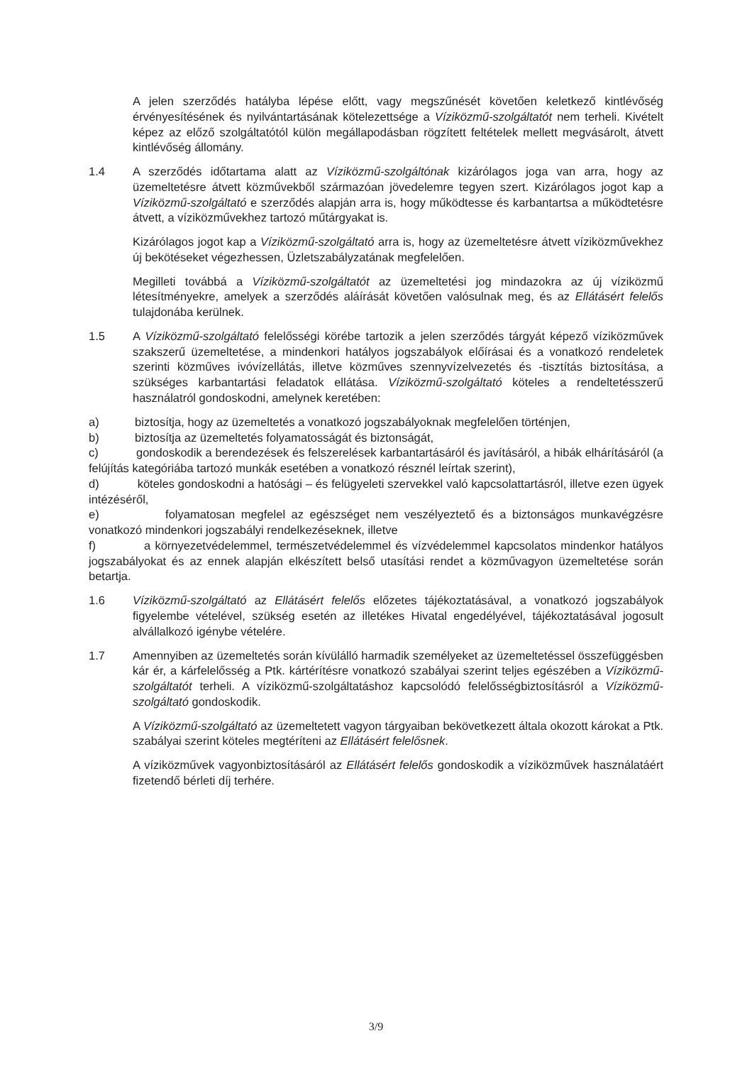A jelen szerződés hatályba lépése előtt, vagy megszűnését követően keletkező kintlévőség érvényesítésének és nyilvántartásának kötelezettsége a Víziközmű-szolgáltatót nem terheli. Kivételt képez az előző szolgáltatótól külön megállapodásban rögzített feltételek mellett megvásárolt, átvett kintlévőség állomány.
1.4 A szerződés időtartama alatt az Víziközmű-szolgáltónak kizárólagos joga van arra, hogy az üzemeltetésre átvett közművekből származóan jövedelemre tegyen szert. Kizárólagos jogot kap a Víziközmű-szolgáltató e szerződés alapján arra is, hogy működtesse és karbantartsa a működtetésre átvett, a víziközművekhez tartozó műtárgyakat is.
Kizárólagos jogot kap a Víziközmű-szolgáltató arra is, hogy az üzemeltetésre átvett víziközművekhez új bekötéseket végezhessen, Üzletszabályzatának megfelelően.
Megilleti továbbá a Víziközmű-szolgáltatót az üzemeltetési jog mindazokra az új víziközmű létesítményekre, amelyek a szerződés aláírását követően valósulnak meg, és az Ellátásért felelős tulajdonába kerülnek.
1.5 A Víziközmű-szolgáltató felelősségi körébe tartozik a jelen szerződés tárgyát képező víziközművek szakszerű üzemeltetése, a mindenkori hatályos jogszabályok előírásai és a vonatkozó rendeletek szerinti közműves ivóvízellátás, illetve közműves szennyvízelvezetés és -tisztítás biztosítása, a szükséges karbantartási feladatok ellátása. Víziközmű-szolgáltató köteles a rendeltetésszerű használatról gondoskodni, amelynek keretében:
a) biztosítja, hogy az üzemeltetés a vonatkozó jogszabályoknak megfelelően történjen,
b) biztosítja az üzemeltetés folyamatosságát és biztonságát,
c) gondoskodik a berendezések és felszerelések karbantartásáról és javításáról, a hibák elhárításáról (a felújítás kategóriába tartozó munkák esetében a vonatkozó résznél leírtak szerint),
d) köteles gondoskodni a hatósági – és felügyeleti szervekkel való kapcsolattartásról, illetve ezen ügyek intézéséről,
e) folyamatosan megfelel az egészséget nem veszélyeztető és a biztonságos munkavégzésre vonatkozó mindenkori jogszabályi rendelkezéseknek, illetve
f) a környezetvédelemmel, természetvédelemmel és vízvédelemmel kapcsolatos mindenkor hatályos jogszabályokat és az ennek alapján elkészített belső utasítási rendet a közművagyon üzemeltetése során betartja.
1.6 Víziközmű-szolgáltató az Ellátásért felelős előzetes tájékoztatásával, a vonatkozó jogszabályok figyelembe vételével, szükség esetén az illetékes Hivatal engedélyével, tájékoztatásával jogosult alvállalkozó igénybe vételére.
1.7 Amennyiben az üzemeltetés során kívülálló harmadik személyeket az üzemeltetéssel összefüggésben kár ér, a kárfelelősség a Ptk. kártérítésre vonatkozó szabályai szerint teljes egészében a Víziközmű-szolgáltatót terheli. A víziközmű-szolgáltatáshoz kapcsolódó felelősségbiztosításról a Víziközmű-szolgáltató gondoskodik.
A Víziközmű-szolgáltató az üzemeltetett vagyon tárgyaiban bekövetkezett általa okozott károkat a Ptk. szabályai szerint köteles megtéríteni az Ellátásért felelősnek.
A víziközművek vagyonbiztosításáról az Ellátásért felelős gondoskodik a víziközművek használatáért fizetendő bérleti díj terhére.
3/9